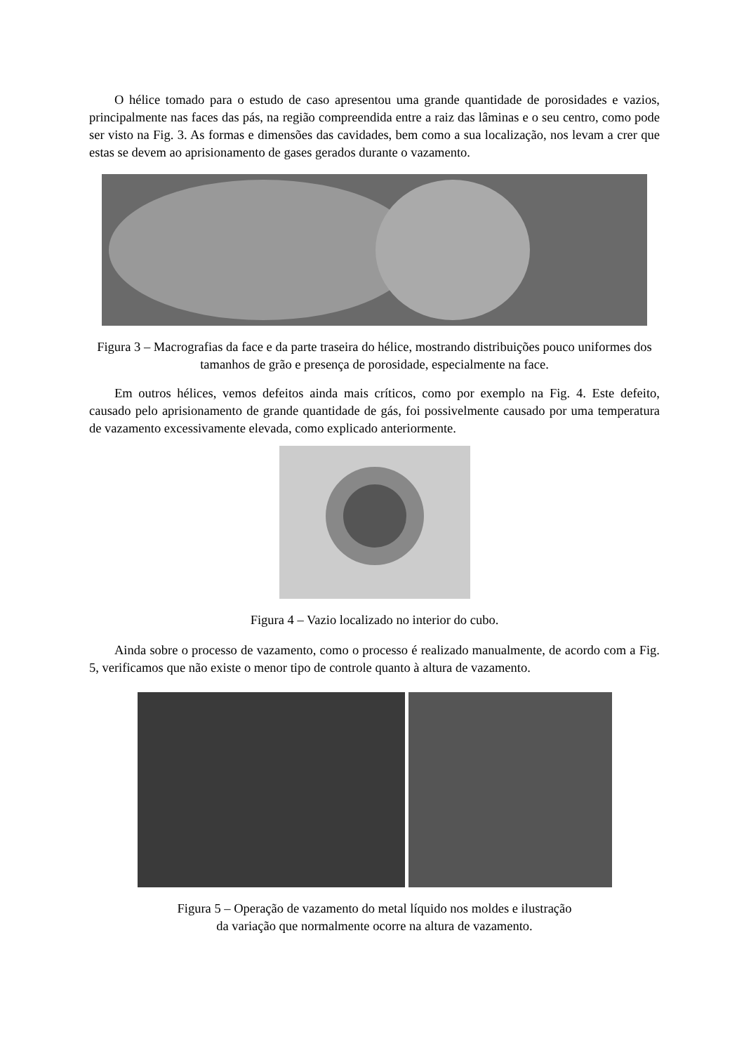O hélice tomado para o estudo de caso apresentou uma grande quantidade de porosidades e vazios, principalmente nas faces das pás, na região compreendida entre a raiz das lâminas e o seu centro, como pode ser visto na Fig. 3. As formas e dimensões das cavidades, bem como a sua localização, nos levam a crer que estas se devem ao aprisionamento de gases gerados durante o vazamento.
Figura 3 – Macrografias da face e da parte traseira do hélice, mostrando distribuições pouco uniformes dos tamanhos de grão e presença de porosidade, especialmente na face.
Em outros hélices, vemos defeitos ainda mais críticos, como por exemplo na Fig. 4. Este defeito, causado pelo aprisionamento de grande quantidade de gás, foi possivelmente causado por uma temperatura de vazamento excessivamente elevada, como explicado anteriormente.
Figura 4 – Vazio localizado no interior do cubo.
Ainda sobre o processo de vazamento, como o processo é realizado manualmente, de acordo com a Fig. 5, verificamos que não existe o menor tipo de controle quanto à altura de vazamento.
Figura 5 – Operação de vazamento do metal líquido nos moldes e ilustração
da variação que normalmente ocorre na altura de vazamento.